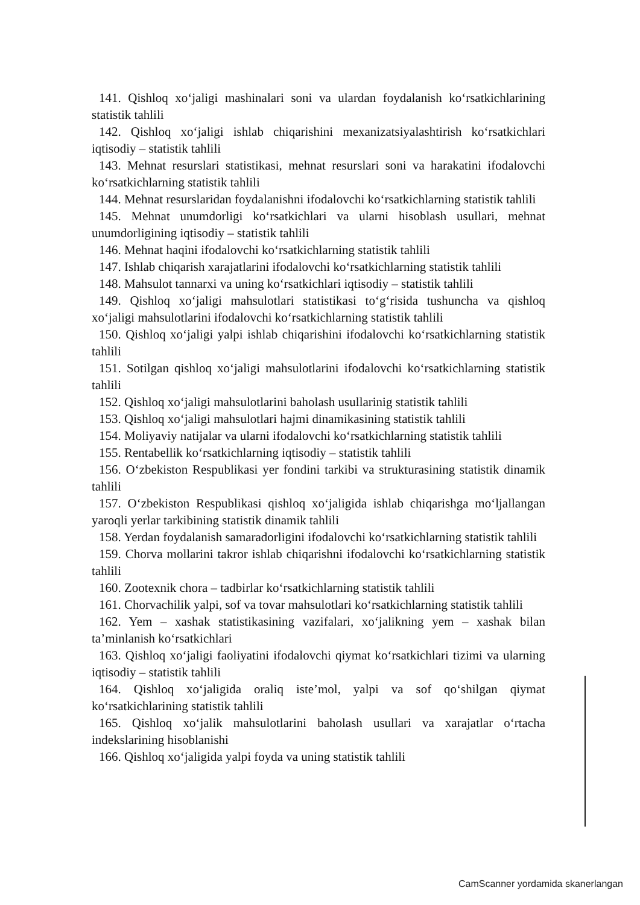141. Qishloq xo‘jaligi mashinalari soni va ulardan foydalanish ko‘rsatkichlarining statistik tahlili
142. Qishloq xo‘jaligi ishlab chiqarishini mexanizatsiyalashtirish ko‘rsatkichlari iqtisodiy – statistik tahlili
143. Mehnat resurslari statistikasi, mehnat resurslari soni va harakatini ifodalovchi ko‘rsatkichlarning statistik tahlili
144. Mehnat resurslaridan foydalanishni ifodalovchi ko‘rsatkichlarning statistik tahlili
145. Mehnat unumdorligi ko‘rsatkichlari va ularni hisoblash usullari, mehnat unumdorligining iqtisodiy – statistik tahlili
146. Mehnat haqini ifodalovchi ko‘rsatkichlarning statistik tahlili
147. Ishlab chiqarish xarajatlarini ifodalovchi ko‘rsatkichlarning statistik tahlili
148. Mahsulot tannarxi va uning ko‘rsatkichlari iqtisodiy – statistik tahlili
149. Qishloq xo‘jaligi mahsulotlari statistikasi to‘g‘risida tushuncha va qishloq xo‘jaligi mahsulotlarini ifodalovchi ko‘rsatkichlarning statistik tahlili
150. Qishloq xo‘jaligi yalpi ishlab chiqarishini ifodalovchi ko‘rsatkichlarning statistik tahlili
151. Sotilgan qishloq xo‘jaligi mahsulotlarini ifodalovchi ko‘rsatkichlarning statistik tahlili
152. Qishloq xo‘jaligi mahsulotlarini baholash usullarinig statistik tahlili
153. Qishloq xo‘jaligi mahsulotlari hajmi dinamikasining statistik tahlili
154. Moliyaviy natijalar va ularni ifodalovchi ko‘rsatkichlarning statistik tahlili
155. Rentabellik ko‘rsatkichlarning iqtisodiy – statistik tahlili
156. O‘zbekiston Respublikasi yer fondini tarkibi va strukturasining statistik dinamik tahlili
157. O‘zbekiston Respublikasi qishloq xo‘jaligida ishlab chiqarishga mo‘ljallangan yaroqli yerlar tarkibining statistik dinamik tahlili
158. Yerdan foydalanish samaradorligini ifodalovchi ko‘rsatkichlarning statistik tahlili
159. Chorva mollarini takror ishlab chiqarishni ifodalovchi ko‘rsatkichlarning statistik tahlili
160. Zootexnik chora – tadbirlar ko‘rsatkichlarning statistik tahlili
161. Chorvachilik yalpi, sof va tovar mahsulotlari ko‘rsatkichlarning statistik tahlili
162. Yem – xashak statistikasining vazifalari, xo‘jalikning yem – xashak bilan ta’minlanish ko‘rsatkichlari
163. Qishloq xo‘jaligi faoliyatini ifodalovchi qiymat ko‘rsatkichlari tizimi va ularning iqtisodiy – statistik tahlili
164. Qishloq xo‘jaligida oraliq iste’mol, yalpi va sof qo‘shilgan qiymat ko‘rsatkichlarining statistik tahlili
165. Qishloq xo‘jalik mahsulotlarini baholash usullari va xarajatlar o‘rtacha indekslarining hisoblanishi
166. Qishloq xo‘jaligida yalpi foyda va uning statistik tahlili
CamScanner yordamida skanerlangan